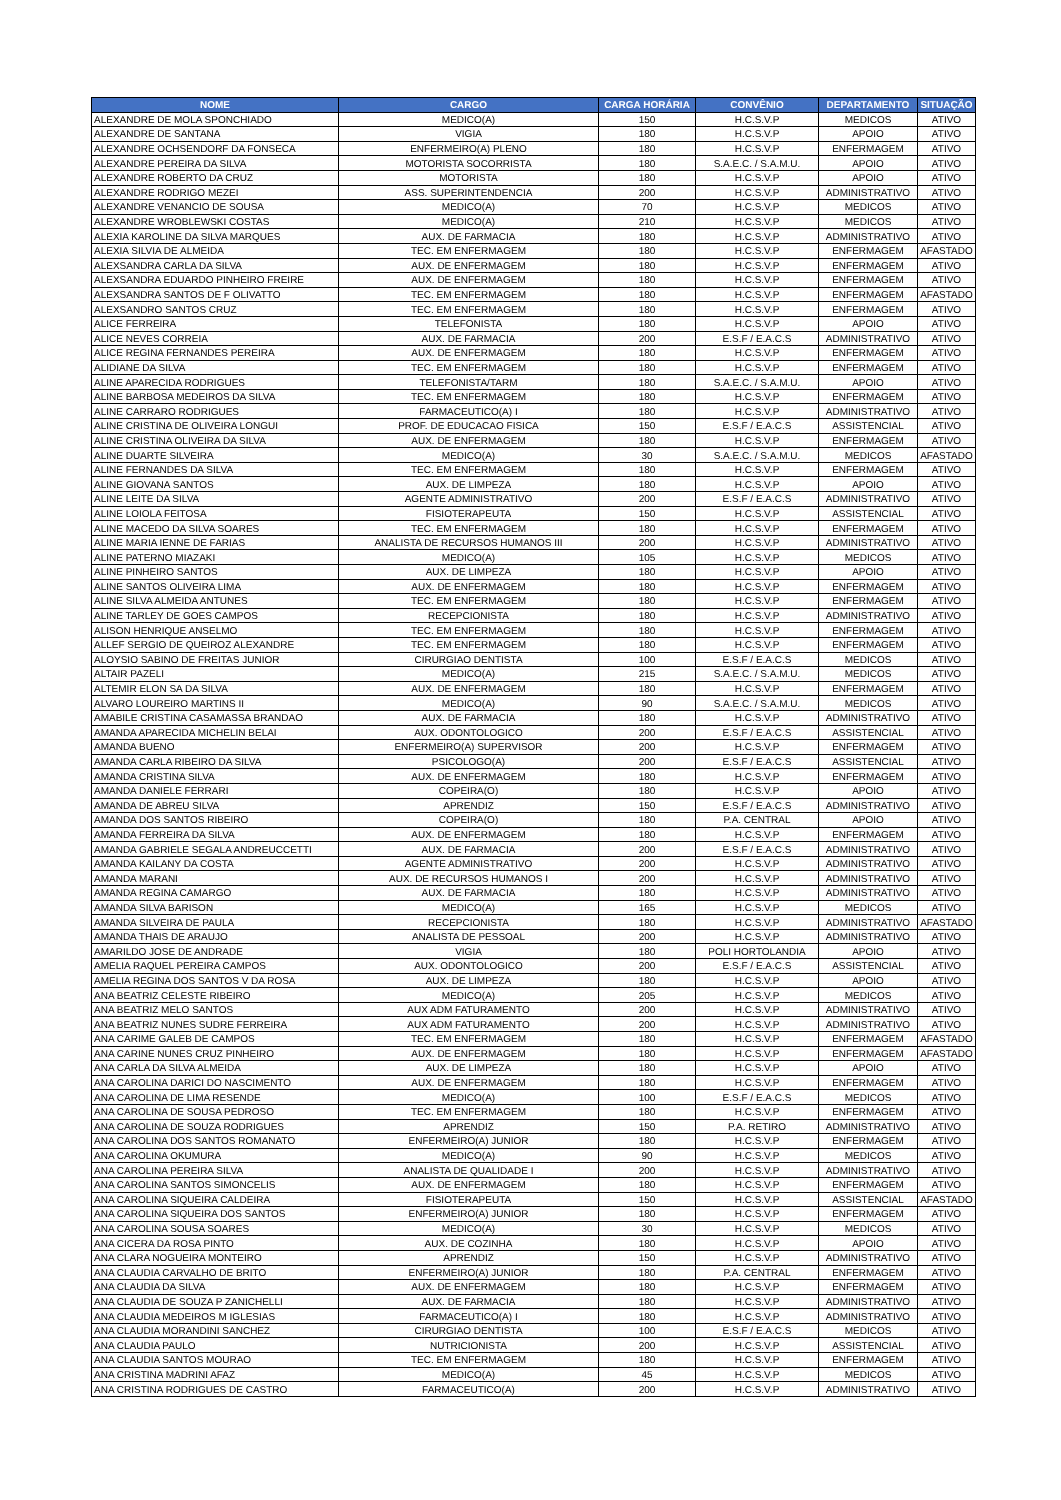| NOME | CARGO | CARGA HORÁRIA | CONVÊNIO | DEPARTAMENTO | SITUAÇÃO |
| --- | --- | --- | --- | --- | --- |
| ALEXANDRE DE MOLA SPONCHIADO | MEDICO(A) | 150 | H.C.S.V.P | MEDICOS | ATIVO |
| ALEXANDRE DE SANTANA | VIGIA | 180 | H.C.S.V.P | APOIO | ATIVO |
| ALEXANDRE OCHSENDORF DA FONSECA | ENFERMEIRO(A) PLENO | 180 | H.C.S.V.P | ENFERMAGEM | ATIVO |
| ALEXANDRE PEREIRA DA SILVA | MOTORISTA SOCORRISTA | 180 | S.A.E.C. / S.A.M.U. | APOIO | ATIVO |
| ALEXANDRE ROBERTO DA CRUZ | MOTORISTA | 180 | H.C.S.V.P | APOIO | ATIVO |
| ALEXANDRE RODRIGO MEZEI | ASS. SUPERINTENDENCIA | 200 | H.C.S.V.P | ADMINISTRATIVO | ATIVO |
| ALEXANDRE VENANCIO DE SOUSA | MEDICO(A) | 70 | H.C.S.V.P | MEDICOS | ATIVO |
| ALEXANDRE WROBLEWSKI COSTAS | MEDICO(A) | 210 | H.C.S.V.P | MEDICOS | ATIVO |
| ALEXIA KAROLINE DA SILVA MARQUES | AUX. DE FARMACIA | 180 | H.C.S.V.P | ADMINISTRATIVO | ATIVO |
| ALEXIA SILVIA DE ALMEIDA | TEC. EM ENFERMAGEM | 180 | H.C.S.V.P | ENFERMAGEM | AFASTADO |
| ALEXSANDRA CARLA DA SILVA | AUX. DE ENFERMAGEM | 180 | H.C.S.V.P | ENFERMAGEM | ATIVO |
| ALEXSANDRA EDUARDO PINHEIRO FREIRE | AUX. DE ENFERMAGEM | 180 | H.C.S.V.P | ENFERMAGEM | ATIVO |
| ALEXSANDRA SANTOS DE F OLIVATTO | TEC. EM ENFERMAGEM | 180 | H.C.S.V.P | ENFERMAGEM | AFASTADO |
| ALEXSANDRO SANTOS CRUZ | TEC. EM ENFERMAGEM | 180 | H.C.S.V.P | ENFERMAGEM | ATIVO |
| ALICE FERREIRA | TELEFONISTA | 180 | H.C.S.V.P | APOIO | ATIVO |
| ALICE NEVES CORREIA | AUX. DE FARMACIA | 200 | E.S.F / E.A.C.S | ADMINISTRATIVO | ATIVO |
| ALICE REGINA FERNANDES PEREIRA | AUX. DE ENFERMAGEM | 180 | H.C.S.V.P | ENFERMAGEM | ATIVO |
| ALIDIANE DA SILVA | TEC. EM ENFERMAGEM | 180 | H.C.S.V.P | ENFERMAGEM | ATIVO |
| ALINE APARECIDA RODRIGUES | TELEFONISTA/TARM | 180 | S.A.E.C. / S.A.M.U. | APOIO | ATIVO |
| ALINE BARBOSA MEDEIROS DA SILVA | TEC. EM ENFERMAGEM | 180 | H.C.S.V.P | ENFERMAGEM | ATIVO |
| ALINE CARRARO RODRIGUES | FARMACEUTICO(A) I | 180 | H.C.S.V.P | ADMINISTRATIVO | ATIVO |
| ALINE CRISTINA DE OLIVEIRA LONGUI | PROF. DE EDUCACAO FISICA | 150 | E.S.F / E.A.C.S | ASSISTENCIAL | ATIVO |
| ALINE CRISTINA OLIVEIRA DA SILVA | AUX. DE ENFERMAGEM | 180 | H.C.S.V.P | ENFERMAGEM | ATIVO |
| ALINE DUARTE SILVEIRA | MEDICO(A) | 30 | S.A.E.C. / S.A.M.U. | MEDICOS | AFASTADO |
| ALINE FERNANDES DA SILVA | TEC. EM ENFERMAGEM | 180 | H.C.S.V.P | ENFERMAGEM | ATIVO |
| ALINE GIOVANA SANTOS | AUX. DE LIMPEZA | 180 | H.C.S.V.P | APOIO | ATIVO |
| ALINE LEITE DA SILVA | AGENTE ADMINISTRATIVO | 200 | E.S.F / E.A.C.S | ADMINISTRATIVO | ATIVO |
| ALINE LOIOLA FEITOSA | FISIOTERAPEUTA | 150 | H.C.S.V.P | ASSISTENCIAL | ATIVO |
| ALINE MACEDO DA SILVA SOARES | TEC. EM ENFERMAGEM | 180 | H.C.S.V.P | ENFERMAGEM | ATIVO |
| ALINE MARIA IENNE DE FARIAS | ANALISTA DE RECURSOS HUMANOS III | 200 | H.C.S.V.P | ADMINISTRATIVO | ATIVO |
| ALINE PATERNO MIAZAKI | MEDICO(A) | 105 | H.C.S.V.P | MEDICOS | ATIVO |
| ALINE PINHEIRO SANTOS | AUX. DE LIMPEZA | 180 | H.C.S.V.P | APOIO | ATIVO |
| ALINE SANTOS OLIVEIRA LIMA | AUX. DE ENFERMAGEM | 180 | H.C.S.V.P | ENFERMAGEM | ATIVO |
| ALINE SILVA ALMEIDA ANTUNES | TEC. EM ENFERMAGEM | 180 | H.C.S.V.P | ENFERMAGEM | ATIVO |
| ALINE TARLEY DE GOES CAMPOS | RECEPCIONISTA | 180 | H.C.S.V.P | ADMINISTRATIVO | ATIVO |
| ALISON HENRIQUE ANSELMO | TEC. EM ENFERMAGEM | 180 | H.C.S.V.P | ENFERMAGEM | ATIVO |
| ALLEF SERGIO DE QUEIROZ ALEXANDRE | TEC. EM ENFERMAGEM | 180 | H.C.S.V.P | ENFERMAGEM | ATIVO |
| ALOYSIO SABINO DE FREITAS JUNIOR | CIRURGIAO DENTISTA | 100 | E.S.F / E.A.C.S | MEDICOS | ATIVO |
| ALTAIR PAZELI | MEDICO(A) | 215 | S.A.E.C. / S.A.M.U. | MEDICOS | ATIVO |
| ALTEMIR ELON SA DA SILVA | AUX. DE ENFERMAGEM | 180 | H.C.S.V.P | ENFERMAGEM | ATIVO |
| ALVARO LOUREIRO MARTINS II | MEDICO(A) | 90 | S.A.E.C. / S.A.M.U. | MEDICOS | ATIVO |
| AMABILE CRISTINA CASAMASSA BRANDAO | AUX. DE FARMACIA | 180 | H.C.S.V.P | ADMINISTRATIVO | ATIVO |
| AMANDA APARECIDA MICHELIN BELAI | AUX. ODONTOLOGICO | 200 | E.S.F / E.A.C.S | ASSISTENCIAL | ATIVO |
| AMANDA BUENO | ENFERMEIRO(A) SUPERVISOR | 200 | H.C.S.V.P | ENFERMAGEM | ATIVO |
| AMANDA CARLA RIBEIRO DA SILVA | PSICOLOGO(A) | 200 | E.S.F / E.A.C.S | ASSISTENCIAL | ATIVO |
| AMANDA CRISTINA SILVA | AUX. DE ENFERMAGEM | 180 | H.C.S.V.P | ENFERMAGEM | ATIVO |
| AMANDA DANIELE FERRARI | COPEIRA(O) | 180 | H.C.S.V.P | APOIO | ATIVO |
| AMANDA DE ABREU SILVA | APRENDIZ | 150 | E.S.F / E.A.C.S | ADMINISTRATIVO | ATIVO |
| AMANDA DOS SANTOS RIBEIRO | COPEIRA(O) | 180 | P.A. CENTRAL | APOIO | ATIVO |
| AMANDA FERREIRA DA SILVA | AUX. DE ENFERMAGEM | 180 | H.C.S.V.P | ENFERMAGEM | ATIVO |
| AMANDA GABRIELE SEGALA ANDREUCCETTI | AUX. DE FARMACIA | 200 | E.S.F / E.A.C.S | ADMINISTRATIVO | ATIVO |
| AMANDA KAILANY DA COSTA | AGENTE ADMINISTRATIVO | 200 | H.C.S.V.P | ADMINISTRATIVO | ATIVO |
| AMANDA MARANI | AUX. DE RECURSOS HUMANOS I | 200 | H.C.S.V.P | ADMINISTRATIVO | ATIVO |
| AMANDA REGINA CAMARGO | AUX. DE FARMACIA | 180 | H.C.S.V.P | ADMINISTRATIVO | ATIVO |
| AMANDA SILVA BARISON | MEDICO(A) | 165 | H.C.S.V.P | MEDICOS | ATIVO |
| AMANDA SILVEIRA DE PAULA | RECEPCIONISTA | 180 | H.C.S.V.P | ADMINISTRATIVO | AFASTADO |
| AMANDA THAIS DE ARAUJO | ANALISTA DE PESSOAL | 200 | H.C.S.V.P | ADMINISTRATIVO | ATIVO |
| AMARILDO JOSE DE ANDRADE | VIGIA | 180 | POLI HORTOLANDIA | APOIO | ATIVO |
| AMELIA RAQUEL PEREIRA CAMPOS | AUX. ODONTOLOGICO | 200 | E.S.F / E.A.C.S | ASSISTENCIAL | ATIVO |
| AMELIA REGINA DOS SANTOS V DA ROSA | AUX. DE LIMPEZA | 180 | H.C.S.V.P | APOIO | ATIVO |
| ANA BEATRIZ CELESTE RIBEIRO | MEDICO(A) | 205 | H.C.S.V.P | MEDICOS | ATIVO |
| ANA BEATRIZ MELO SANTOS | AUX ADM FATURAMENTO | 200 | H.C.S.V.P | ADMINISTRATIVO | ATIVO |
| ANA BEATRIZ NUNES SUDRE FERREIRA | AUX ADM FATURAMENTO | 200 | H.C.S.V.P | ADMINISTRATIVO | ATIVO |
| ANA CARIME GALEB DE CAMPOS | TEC. EM ENFERMAGEM | 180 | H.C.S.V.P | ENFERMAGEM | AFASTADO |
| ANA CARINE NUNES CRUZ PINHEIRO | AUX. DE ENFERMAGEM | 180 | H.C.S.V.P | ENFERMAGEM | AFASTADO |
| ANA CARLA DA SILVA ALMEIDA | AUX. DE LIMPEZA | 180 | H.C.S.V.P | APOIO | ATIVO |
| ANA CAROLINA DARICI DO NASCIMENTO | AUX. DE ENFERMAGEM | 180 | H.C.S.V.P | ENFERMAGEM | ATIVO |
| ANA CAROLINA DE LIMA RESENDE | MEDICO(A) | 100 | E.S.F / E.A.C.S | MEDICOS | ATIVO |
| ANA CAROLINA DE SOUSA PEDROSO | TEC. EM ENFERMAGEM | 180 | H.C.S.V.P | ENFERMAGEM | ATIVO |
| ANA CAROLINA DE SOUZA RODRIGUES | APRENDIZ | 150 | P.A. RETIRO | ADMINISTRATIVO | ATIVO |
| ANA CAROLINA DOS SANTOS ROMANATO | ENFERMEIRO(A) JUNIOR | 180 | H.C.S.V.P | ENFERMAGEM | ATIVO |
| ANA CAROLINA OKUMURA | MEDICO(A) | 90 | H.C.S.V.P | MEDICOS | ATIVO |
| ANA CAROLINA PEREIRA SILVA | ANALISTA DE QUALIDADE I | 200 | H.C.S.V.P | ADMINISTRATIVO | ATIVO |
| ANA CAROLINA SANTOS SIMONCELIS | AUX. DE ENFERMAGEM | 180 | H.C.S.V.P | ENFERMAGEM | ATIVO |
| ANA CAROLINA SIQUEIRA CALDEIRA | FISIOTERAPEUTA | 150 | H.C.S.V.P | ASSISTENCIAL | AFASTADO |
| ANA CAROLINA SIQUEIRA DOS SANTOS | ENFERMEIRO(A) JUNIOR | 180 | H.C.S.V.P | ENFERMAGEM | ATIVO |
| ANA CAROLINA SOUSA SOARES | MEDICO(A) | 30 | H.C.S.V.P | MEDICOS | ATIVO |
| ANA CICERA DA ROSA PINTO | AUX. DE COZINHA | 180 | H.C.S.V.P | APOIO | ATIVO |
| ANA CLARA NOGUEIRA MONTEIRO | APRENDIZ | 150 | H.C.S.V.P | ADMINISTRATIVO | ATIVO |
| ANA CLAUDIA CARVALHO DE BRITO | ENFERMEIRO(A) JUNIOR | 180 | P.A. CENTRAL | ENFERMAGEM | ATIVO |
| ANA CLAUDIA DA SILVA | AUX. DE ENFERMAGEM | 180 | H.C.S.V.P | ENFERMAGEM | ATIVO |
| ANA CLAUDIA DE SOUZA P ZANICHELLI | AUX. DE FARMACIA | 180 | H.C.S.V.P | ADMINISTRATIVO | ATIVO |
| ANA CLAUDIA MEDEIROS M IGLESIAS | FARMACEUTICO(A) I | 180 | H.C.S.V.P | ADMINISTRATIVO | ATIVO |
| ANA CLAUDIA MORANDINI SANCHEZ | CIRURGIAO DENTISTA | 100 | E.S.F / E.A.C.S | MEDICOS | ATIVO |
| ANA CLAUDIA PAULO | NUTRICIONISTA | 200 | H.C.S.V.P | ASSISTENCIAL | ATIVO |
| ANA CLAUDIA SANTOS MOURAO | TEC. EM ENFERMAGEM | 180 | H.C.S.V.P | ENFERMAGEM | ATIVO |
| ANA CRISTINA MADRINI AFAZ | MEDICO(A) | 45 | H.C.S.V.P | MEDICOS | ATIVO |
| ANA CRISTINA RODRIGUES DE CASTRO | FARMACEUTICO(A) | 200 | H.C.S.V.P | ADMINISTRATIVO | ATIVO |